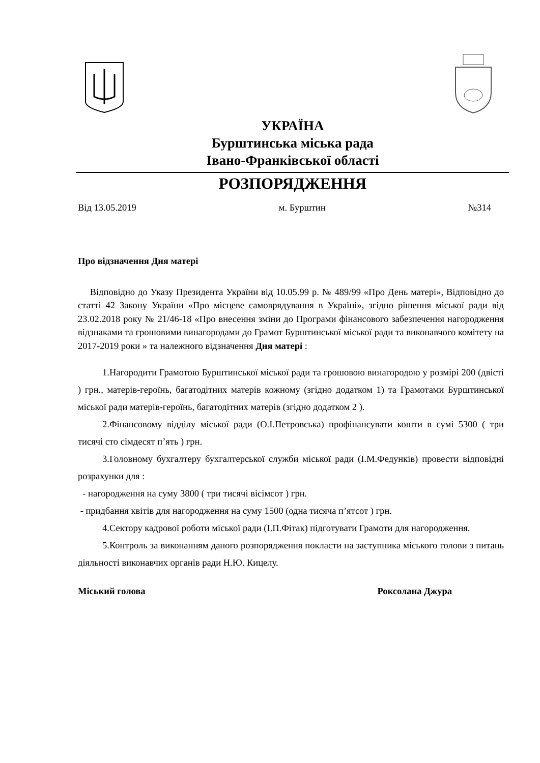УКРАЇНА
Бурштинська міська рада
Івано-Франківської області
РОЗПОРЯДЖЕННЯ
Від 13.05.2019 м. Бурштин №314
Про відзначення Дня матері
Відповідно до Указу Президента України від 10.05.99 р. № 489/99 «Про День матері», Відповідно до статті 42 Закону України «Про місцеве самоврядування в Україні», згідно рішення міської ради від 23.02.2018 року № 21/46-18 «Про внесення зміни до Програми фінансового забезпечення нагородження відзнаками та грошовими винагородами до Грамот Бурштинської міської ради та виконавчого комітету на 2017-2019 роки » та належного відзначення Дня матері :
1.Нагородити Грамотою Бурштинської міської ради та грошовою винагородою у розмірі 200 (двісті ) грн., матерів-героїнь, багатодітних матерів кожному (згідно додатком 1) та Грамотами Бурштинської міської ради матерів-героїнь, багатодітних матерів (згідно додатком 2 ).
2.Фінансовому відділу міської ради (О.І.Петровська) профінансувати кошти в сумі 5300 ( три тисячі сто сімдесят п’ять ) грн.
3.Головному бухгалтеру бухгалтерської служби міської ради (І.М.Федунків) провести відповідні розрахунки для :
- нагородження на суму 3800 ( три тисячі вісімсот ) грн.
- придбання квітів для нагородження на суму 1500 (одна тисяча п’ятсот ) грн.
4.Сектору кадрової роботи міської ради (І.П.Фітак) підготувати Грамоти для нагородження.
5.Контроль за виконанням даного розпорядження покласти на заступника міського голови з питань діяльності виконавчих органів ради Н.Ю. Кицелу.
Міський голова Роксолана Джура